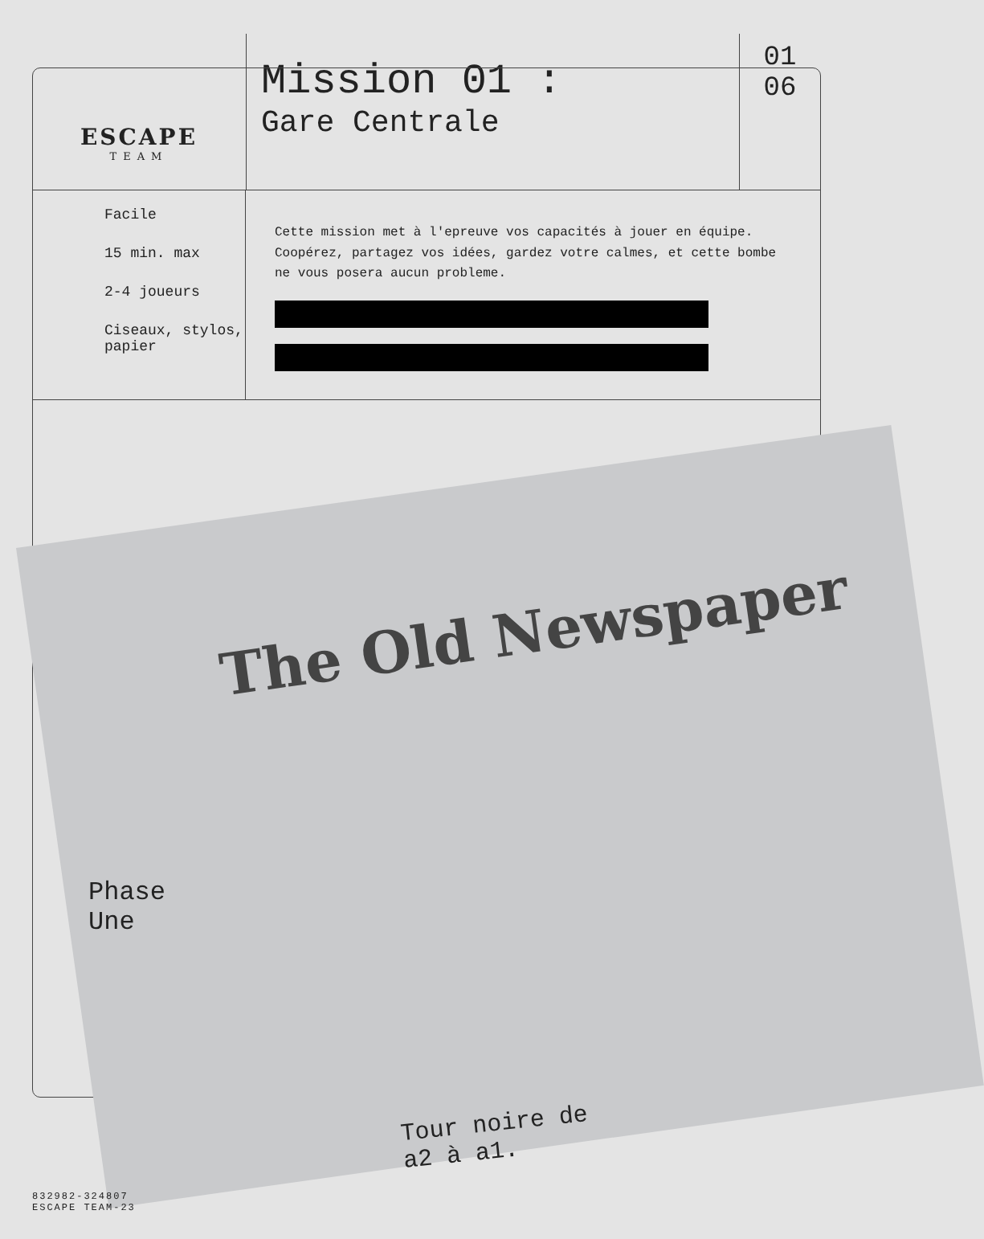ESCAPE
TEAM
Mission 01 :
Gare Centrale
01
06
Facile
15 min. max
2-4 joueurs
Ciseaux, stylos, papier
Cette mission met à l'epreuve vos capacités à jouer en équipe. Coopérez, partagez vos idées, gardez votre calmes, et cette bombe ne vous posera aucun probleme.
The Old Newspaper
Phase
Une
Tour noire de
a2 à a1.
832982-324807
ESCAPE TEAM-23